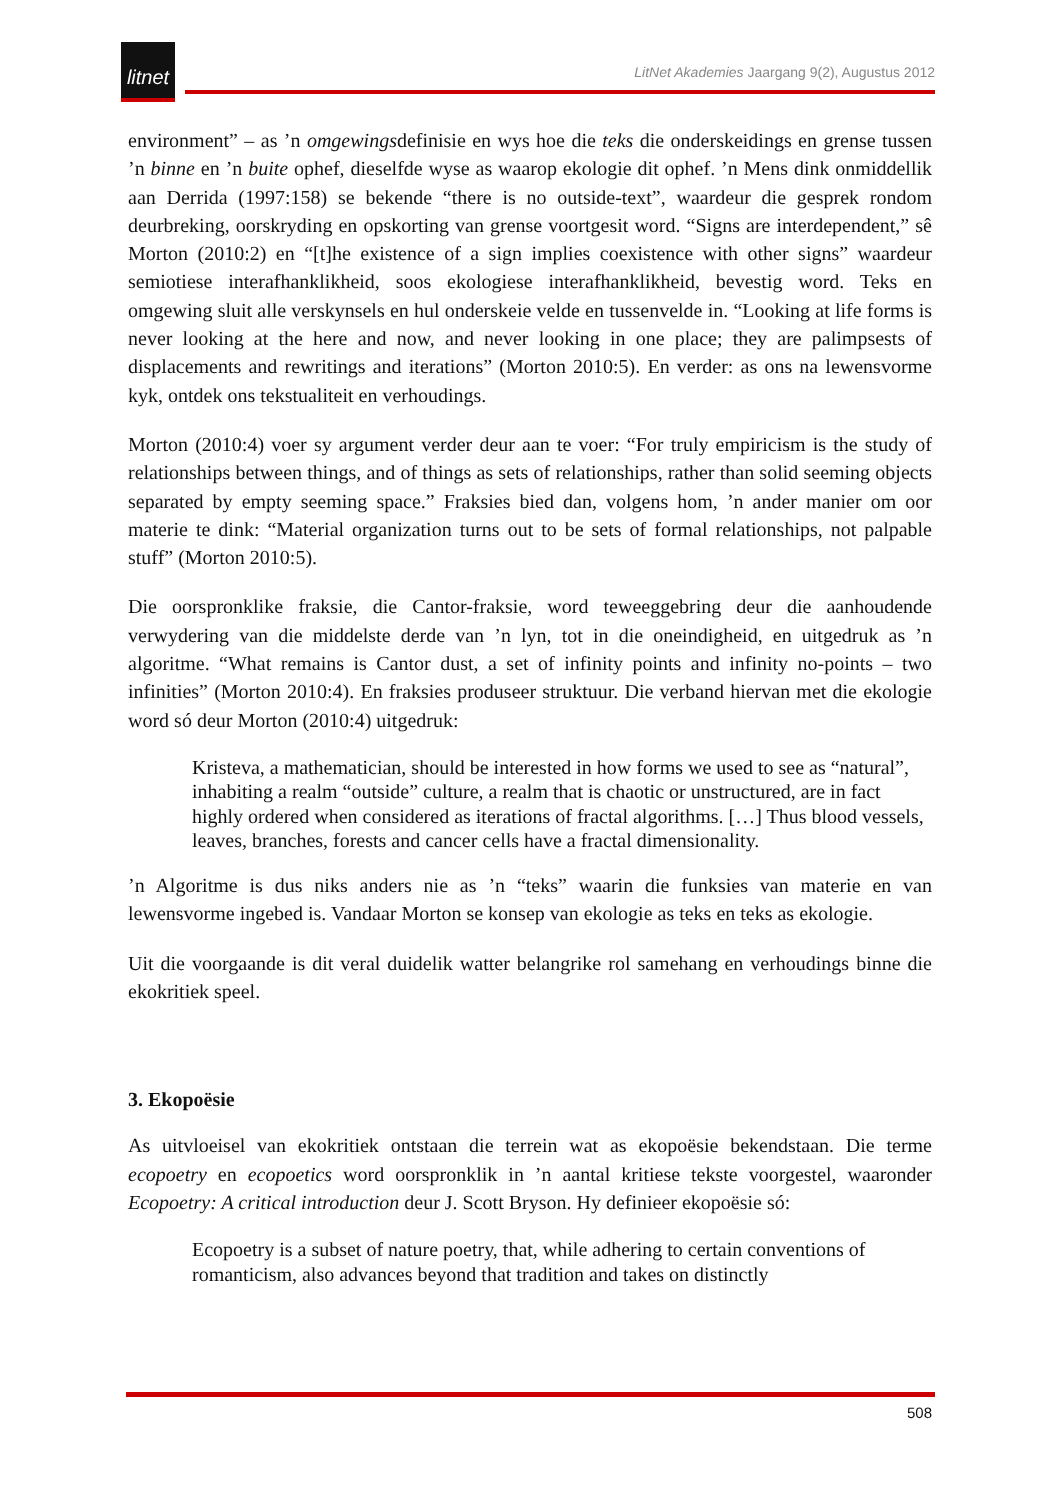litnet
LitNet Akademies Jaargang 9(2), Augustus 2012
environment” – as ’n omgewingsdefinisie en wys hoe die teks die onderskeidings en grense tussen ’n binne en ’n buite ophef, dieselfde wyse as waarop ekologie dit ophef. ’n Mens dink onmiddellik aan Derrida (1997:158) se bekende “there is no outside-text”, waardeur die gesprek rondom deurbreking, oorskryding en opskorting van grense voortgesit word. “Signs are interdependent,” sê Morton (2010:2) en “[t]he existence of a sign implies coexistence with other signs” waardeur semiotiese interafhanklikheid, soos ekologiese interafhanklikheid, bevestig word. Teks en omgewing sluit alle verskynsels en hul onderskeie velde en tussenvelde in. “Looking at life forms is never looking at the here and now, and never looking in one place; they are palimpsests of displacements and rewritings and iterations” (Morton 2010:5). En verder: as ons na lewensvorme kyk, ontdek ons tekstualiteit en verhoudings.
Morton (2010:4) voer sy argument verder deur aan te voer: “For truly empiricism is the study of relationships between things, and of things as sets of relationships, rather than solid seeming objects separated by empty seeming space.” Fraksies bied dan, volgens hom, ’n ander manier om oor materie te dink: “Material organization turns out to be sets of formal relationships, not palpable stuff” (Morton 2010:5).
Die oorspronklike fraksie, die Cantor-fraksie, word teweeggebring deur die aanhoudende verwydering van die middelste derde van ’n lyn, tot in die oneindigheid, en uitgedruk as ’n algoritme. “What remains is Cantor dust, a set of infinity points and infinity no-points – two infinities” (Morton 2010:4). En fraksies produseer struktuur. Die verband hiervan met die ekologie word só deur Morton (2010:4) uitgedruk:
Kristeva, a mathematician, should be interested in how forms we used to see as “natural”, inhabiting a realm “outside” culture, a realm that is chaotic or unstructured, are in fact highly ordered when considered as iterations of fractal algorithms. […] Thus blood vessels, leaves, branches, forests and cancer cells have a fractal dimensionality.
’n Algoritme is dus niks anders nie as ’n “teks” waarin die funksies van materie en van lewensvorme ingebed is. Vandaar Morton se konsep van ekologie as teks en teks as ekologie.
Uit die voorgaande is dit veral duidelik watter belangrike rol samehang en verhoudings binne die ekokritiek speel.
3. Ekopoësie
As uitvloeisel van ekokritiek ontstaan die terrein wat as ekopoësie bekendstaan. Die terme ecopoetry en ecopoetics word oorspronklik in ’n aantal kritiese tekste voorgestel, waaronder Ecopoetry: A critical introduction deur J. Scott Bryson. Hy definieer ekopoësie só:
Ecopoetry is a subset of nature poetry, that, while adhering to certain conventions of romanticism, also advances beyond that tradition and takes on distinctly
508